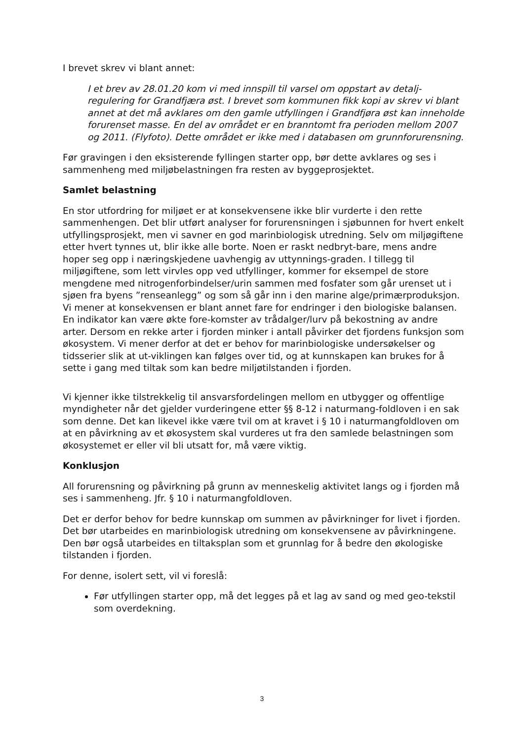I brevet skrev vi blant annet:
I et brev av 28.01.20 kom vi med innspill til varsel om oppstart av detalj-regulering for Grandfjæra øst. I brevet som kommunen fikk kopi av skrev vi blant annet at det må avklares om den gamle utfyllingen i Grandfjøra øst kan inneholde forurenset masse. En del av området er en branntomt fra perioden mellom 2007 og 2011. (Flyfoto). Dette området er ikke med i databasen om grunnforurensning.
Før gravingen i den eksisterende fyllingen starter opp, bør dette avklares og ses i sammenheng med miljøbelastningen fra resten av byggeprosjektet.
Samlet belastning
En stor utfordring for miljøet er at konsekvensene ikke blir vurderte i den rette sammenhengen. Det blir utført analyser for forurensningen i sjøbunnen for hvert enkelt utfyllingsprosjekt, men vi savner en god marinbiologisk utredning. Selv om miljøgiftene etter hvert tynnes ut, blir ikke alle borte. Noen er raskt nedbryt-bare, mens andre hoper seg opp i næringskjedene uavhengig av uttynnings-graden. I tillegg til miljøgiftene, som lett virvles opp ved utfyllinger, kommer for eksempel de store mengdene med nitrogenforbindelser/urin sammen med fosfater som går urenset ut i sjøen fra byens ”renseanlegg” og som så går inn i den marine alge/primærproduksjon. Vi mener at konsekvensen er blant annet fare for endringer i den biologiske balansen. En indikator kan være økte fore-komster av trådalger/lurv på bekostning av andre arter. Dersom en rekke arter i fjorden minker i antall påvirker det fjordens funksjon som økosystem. Vi mener derfor at det er behov for marinbiologiske undersøkelser og tidsserier slik at ut-viklingen kan følges over tid, og at kunnskapen kan brukes for å sette i gang med tiltak som kan bedre miljøtilstanden i fjorden.
Vi kjenner ikke tilstrekkelig til ansvarsfordelingen mellom en utbygger og offentlige myndigheter når det gjelder vurderingene etter §§ 8-12 i naturmang-foldloven i en sak som denne. Det kan likevel ikke være tvil om at kravet i § 10 i naturmangfoldloven om at en påvirkning av et økosystem skal vurderes ut fra den samlede belastningen som økosystemet er eller vil bli utsatt for, må være viktig.
Konklusjon
All forurensning og påvirkning på grunn av menneskelig aktivitet langs og i fjorden må ses i sammenheng. Jfr. § 10 i naturmangfoldloven.
Det er derfor behov for bedre kunnskap om summen av påvirkninger for livet i fjorden. Det bør utarbeides en marinbiologisk utredning om konsekvensene av påvirkningene. Den bør også utarbeides en tiltaksplan som et grunnlag for å bedre den økologiske tilstanden i fjorden.
For denne, isolert sett, vil vi foreslå:
Før utfyllingen starter opp, må det legges på et lag av sand og med geo-tekstil som overdekning.
3